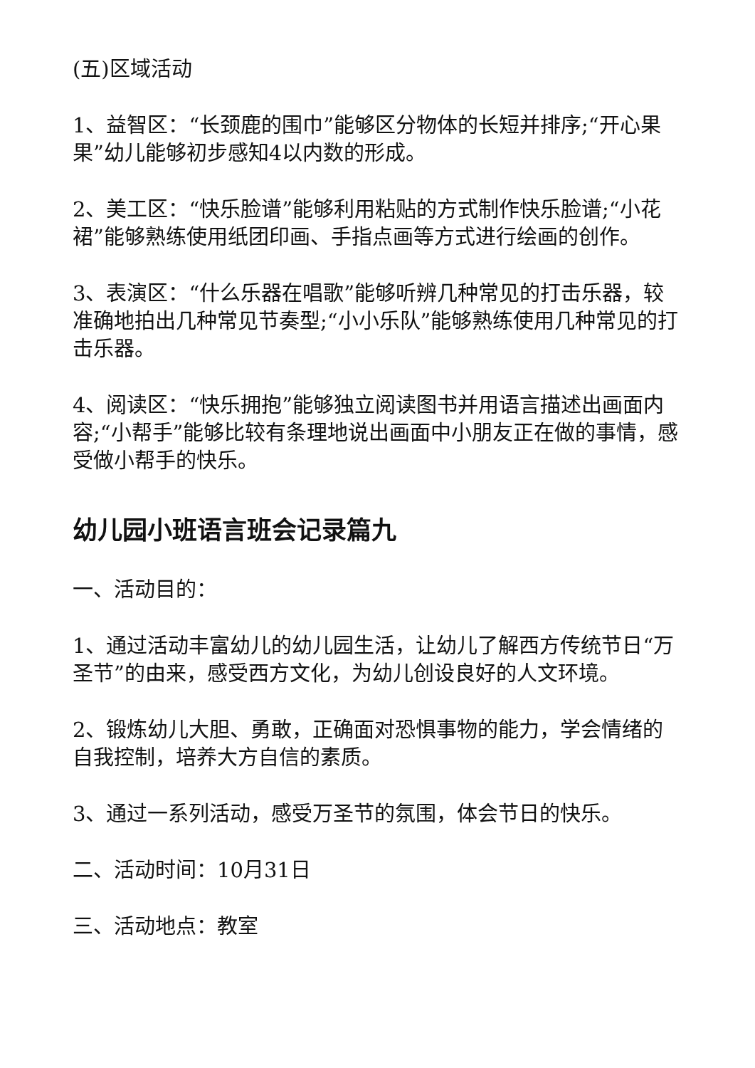(五)区域活动
1、益智区：“长颈鹿的围巾”能够区分物体的长短并排序;“开心果果”幼儿能够初步感知4以内数的形成。
2、美工区：“快乐脸谱”能够利用粘贴的方式制作快乐脸谱;“小花裙”能够熟练使用纸团印画、手指点画等方式进行绘画的创作。
3、表演区：“什么乐器在唱歌”能够听辨几种常见的打击乐器，较准确地拍出几种常见节奏型;“小小乐队”能够熟练使用几种常见的打击乐器。
4、阅读区：“快乐拥抱”能够独立阅读图书并用语言描述出画面内容;“小帮手”能够比较有条理地说出画面中小朋友正在做的事情，感受做小帮手的快乐。
幼儿园小班语言班会记录篇九
一、活动目的：
1、通过活动丰富幼儿的幼儿园生活，让幼儿了解西方传统节日“万圣节”的由来，感受西方文化，为幼儿创设良好的人文环境。
2、锻炼幼儿大胆、勇敢，正确面对恐惧事物的能力，学会情绪的自我控制，培养大方自信的素质。
3、通过一系列活动，感受万圣节的氛围，体会节日的快乐。
二、活动时间：10月31日
三、活动地点：教室